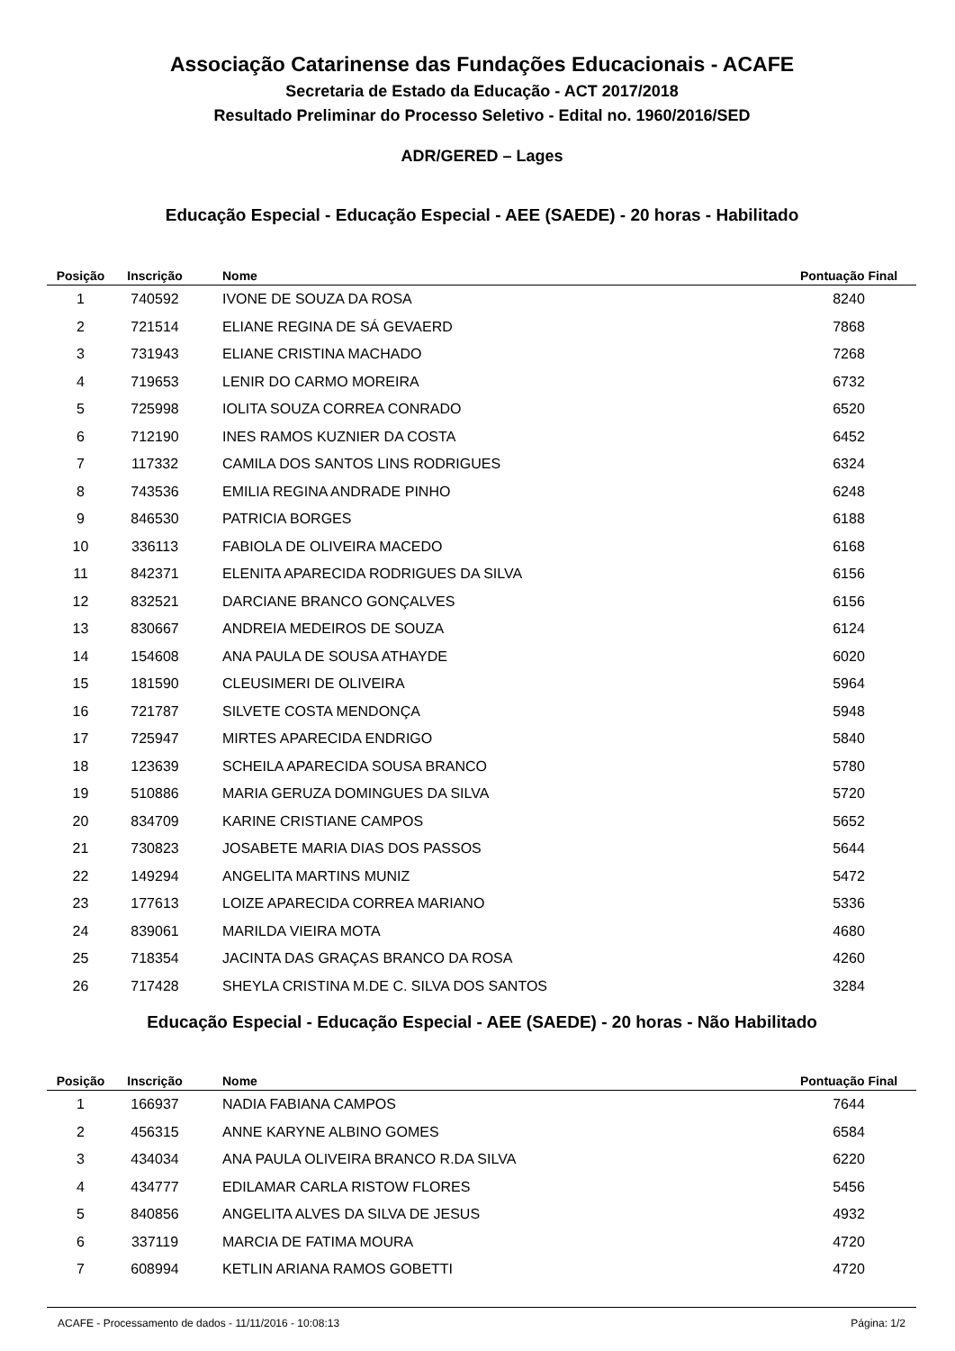Associação Catarinense das Fundações Educacionais - ACAFE
Secretaria de Estado da Educação - ACT 2017/2018
Resultado Preliminar do Processo Seletivo - Edital no. 1960/2016/SED
ADR/GERED – Lages
Educação Especial - Educação Especial - AEE (SAEDE) - 20 horas - Habilitado
| Posição | Inscrição | Nome | Pontuação Final |
| --- | --- | --- | --- |
| 1 | 740592 | IVONE DE SOUZA DA ROSA | 8240 |
| 2 | 721514 | ELIANE REGINA DE SÁ GEVAERD | 7868 |
| 3 | 731943 | ELIANE CRISTINA MACHADO | 7268 |
| 4 | 719653 | LENIR DO CARMO MOREIRA | 6732 |
| 5 | 725998 | IOLITA SOUZA CORREA CONRADO | 6520 |
| 6 | 712190 | INES RAMOS KUZNIER DA COSTA | 6452 |
| 7 | 117332 | CAMILA DOS SANTOS LINS RODRIGUES | 6324 |
| 8 | 743536 | EMILIA REGINA ANDRADE PINHO | 6248 |
| 9 | 846530 | PATRICIA BORGES | 6188 |
| 10 | 336113 | FABIOLA DE OLIVEIRA MACEDO | 6168 |
| 11 | 842371 | ELENITA APARECIDA RODRIGUES DA SILVA | 6156 |
| 12 | 832521 | DARCIANE BRANCO GONÇALVES | 6156 |
| 13 | 830667 | ANDREIA MEDEIROS DE SOUZA | 6124 |
| 14 | 154608 | ANA PAULA DE SOUSA ATHAYDE | 6020 |
| 15 | 181590 | CLEUSIMERI DE OLIVEIRA | 5964 |
| 16 | 721787 | SILVETE COSTA MENDONÇA | 5948 |
| 17 | 725947 | MIRTES APARECIDA ENDRIGO | 5840 |
| 18 | 123639 | SCHEILA APARECIDA SOUSA BRANCO | 5780 |
| 19 | 510886 | MARIA GERUZA DOMINGUES DA SILVA | 5720 |
| 20 | 834709 | KARINE CRISTIANE CAMPOS | 5652 |
| 21 | 730823 | JOSABETE MARIA DIAS DOS PASSOS | 5644 |
| 22 | 149294 | ANGELITA MARTINS MUNIZ | 5472 |
| 23 | 177613 | LOIZE APARECIDA CORREA MARIANO | 5336 |
| 24 | 839061 | MARILDA VIEIRA MOTA | 4680 |
| 25 | 718354 | JACINTA DAS GRAÇAS BRANCO DA ROSA | 4260 |
| 26 | 717428 | SHEYLA CRISTINA M.DE C. SILVA DOS SANTOS | 3284 |
Educação Especial - Educação Especial - AEE (SAEDE) - 20 horas - Não Habilitado
| Posição | Inscrição | Nome | Pontuação Final |
| --- | --- | --- | --- |
| 1 | 166937 | NADIA FABIANA CAMPOS | 7644 |
| 2 | 456315 | ANNE KARYNE ALBINO GOMES | 6584 |
| 3 | 434034 | ANA PAULA OLIVEIRA BRANCO R.DA SILVA | 6220 |
| 4 | 434777 | EDILAMAR CARLA RISTOW FLORES | 5456 |
| 5 | 840856 | ANGELITA ALVES DA SILVA DE JESUS | 4932 |
| 6 | 337119 | MARCIA DE FATIMA MOURA | 4720 |
| 7 | 608994 | KETLIN ARIANA RAMOS GOBETTI | 4720 |
ACAFE - Processamento de dados - 11/11/2016 - 10:08:13 Página: 1/2